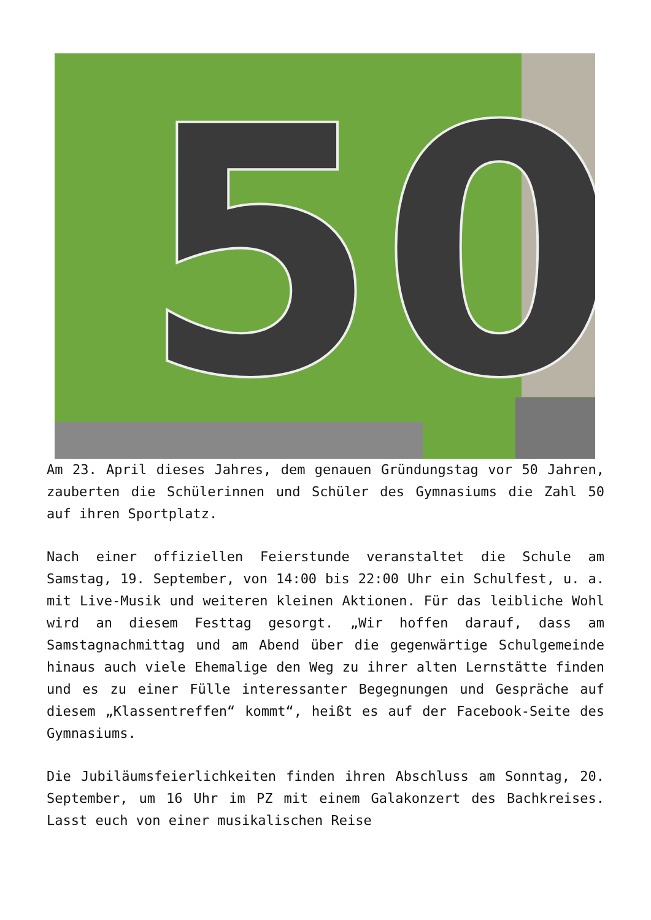50
Am 23. April dieses Jahres, dem genauen Gründungstag vor 50 Jahren, zauberten die Schülerinnen und Schüler des Gymnasiums die Zahl 50 auf ihren Sportplatz.
Nach einer offiziellen Feierstunde veranstaltet die Schule am Samstag, 19. September, von 14:00 bis 22:00 Uhr ein Schulfest, u. a. mit Live-Musik und weiteren kleinen Aktionen. Für das leibliche Wohl wird an diesem Festtag gesorgt. „Wir hoffen darauf, dass am Samstagnachmittag und am Abend über die gegenwärtige Schulgemeinde hinaus auch viele Ehemalige den Weg zu ihrer alten Lernstätte finden und es zu einer Fülle interessanter Begegnungen und Gespräche auf diesem „Klassentreffen“ kommt“, heißt es auf der Facebook-Seite des Gymnasiums.
Die Jubiläumsfeierlichkeiten finden ihren Abschluss am Sonntag, 20. September, um 16 Uhr im PZ mit einem Galakonzert des Bachkreises. Lasst euch von einer musikalischen Reise